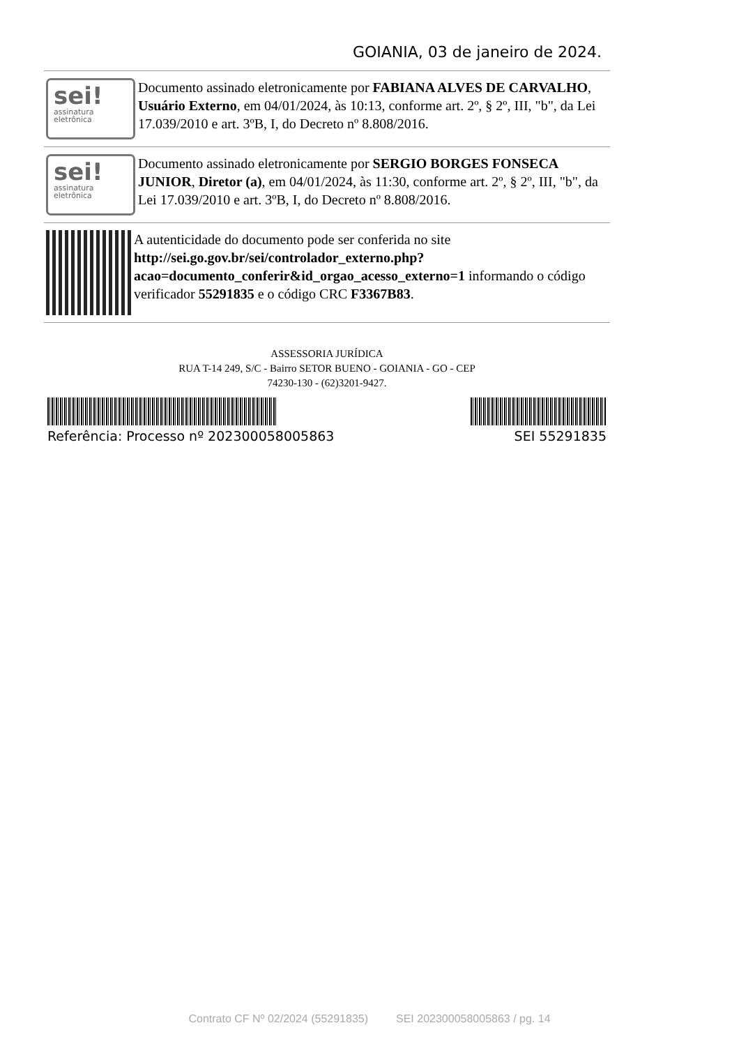GOIANIA, 03 de janeiro de 2024.
sei!
assinatura
eletrônica
Documento assinado eletronicamente por FABIANA ALVES DE CARVALHO, Usuário Externo, em 04/01/2024, às 10:13, conforme art. 2º, § 2º, III, "b", da Lei 17.039/2010 e art. 3ºB, I, do Decreto nº 8.808/2016.
sei!
assinatura
eletrônica
Documento assinado eletronicamente por SERGIO BORGES FONSECA JUNIOR, Diretor (a), em 04/01/2024, às 11:30, conforme art. 2º, § 2º, III, "b", da Lei 17.039/2010 e art. 3ºB, I, do Decreto nº 8.808/2016.
A autenticidade do documento pode ser conferida no site http://sei.go.gov.br/sei/controlador_externo.php?acao=documento_conferir&id_orgao_acesso_externo=1 informando o código verificador 55291835 e o código CRC F3367B83.
ASSESSORIA JURÍDICA
RUA T-14 249, S/C - Bairro SETOR BUENO - GOIANIA - GO - CEP
74230-130 - (62)3201-9427.
Referência: Processo nº 202300058005863 SEI 55291835
Contrato CF Nº 02/2024 (55291835) SEI 202300058005863 / pg. 14